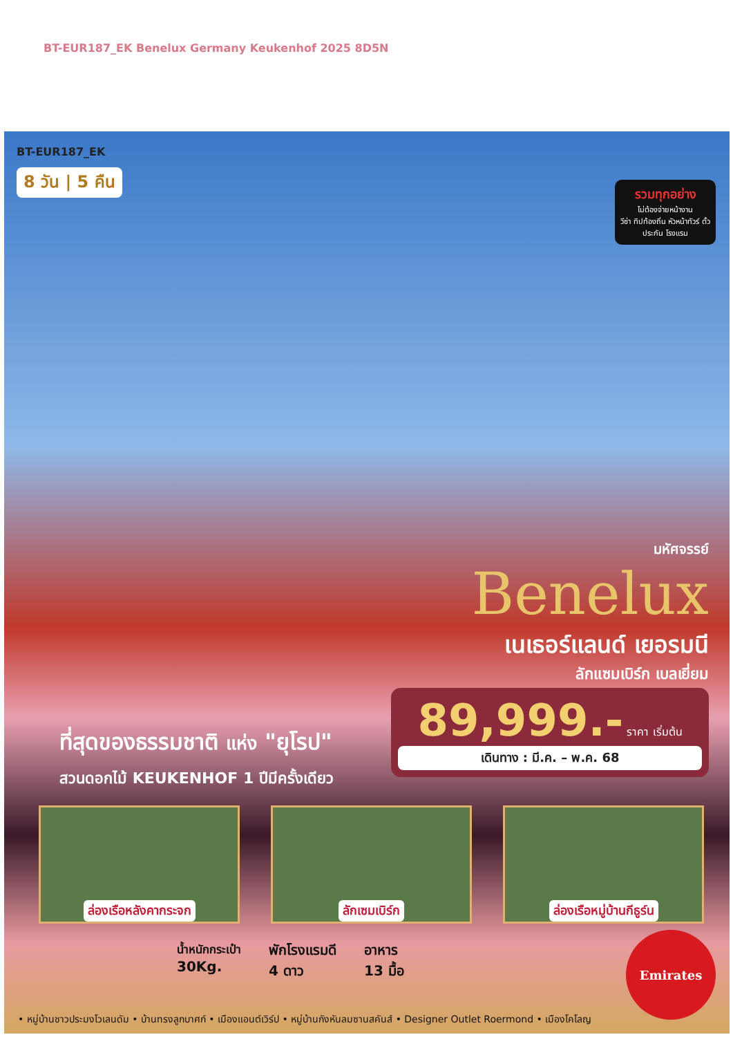BT-EUR187_EK Benelux Germany Keukenhof 2025 8D5N
BT-EUR187_EK
8 วัน | 5 คืน
รวมทุกอย่าง
ไม่ต้องจ่ายหน้างาน
วีซ่า ทิปท้องถิ่น หัวหน้าทัวร์ ตั๋ว ประกัน โรงแรม
มหัศจรรย์
Benelux
เนเธอร์แลนด์ เยอรมนี
ลักแซมเบิร์ก เบลเยี่ยม
89,999.- ราคา เริ่มต้น
เดินทาง : มี.ค. – พ.ค. 68
ที่สุดของธรรมชาติ แห่ง "ยุโรป"
สวนดอกไม้ KEUKENHOF 1 ปีมีครั้งเดียว
ล่องเรือหลังคากระจก ลักเซมเบิร์ก ล่องเรือหมู่บ้านกีธูร์น
น้ำหนักกระเป๋า
30Kg.
พักโรงแรมดี
4 ดาว
อาหาร
13 มื้อ
Emirates
• หมู่บ้านชาวประมงโวเลนดัม • บ้านทรงลูกบาศก์ • เมืองแอนต์เวิร์ป • หมู่บ้านกังหันลมซานสคันส์ • Designer Outlet Roermond • เมืองโคโลญ